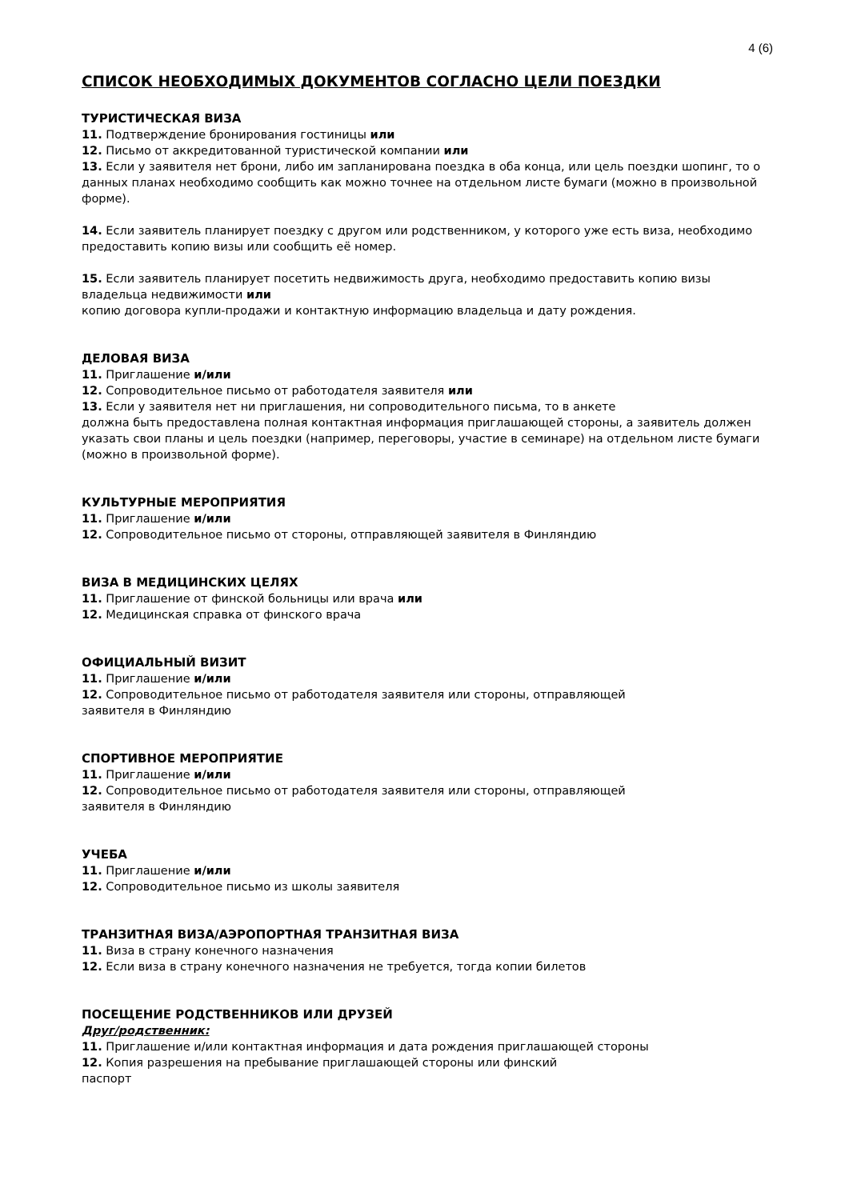4 (6)
СПИСОК НЕОБХОДИМЫХ ДОКУМЕНТОВ СОГЛАСНО ЦЕЛИ ПОЕЗДКИ
ТУРИСТИЧЕСКАЯ ВИЗА
11. Подтверждение бронирования гостиницы или
12. Письмо от аккредитованной туристической компании или
13. Если у заявителя нет брони, либо им запланирована поездка в оба конца, или цель поездки шопинг, то о данных планах необходимо сообщить как можно точнее на отдельном листе бумаги (можно в произвольной форме).
14. Если заявитель планирует поездку с другом или родственником, у которого уже есть виза, необходимо предоставить копию визы или сообщить её номер.
15. Если заявитель планирует посетить недвижимость друга, необходимо предоставить копию визы владельца недвижимости или
копию договора купли-продажи и контактную информацию владельца и дату рождения.
ДЕЛОВАЯ ВИЗА
11. Приглашение и/или
12. Сопроводительное письмо от работодателя заявителя или
13. Если у заявителя нет ни приглашения, ни сопроводительного письма, то в анкете
должна быть предоставлена полная контактная информация приглашающей стороны, а заявитель должен указать свои планы и цель поездки (например, переговоры, участие в семинаре) на отдельном листе бумаги (можно в произвольной форме).
КУЛЬТУРНЫЕ МЕРОПРИЯТИЯ
11. Приглашение и/или
12. Сопроводительное письмо от стороны, отправляющей заявителя в Финляндию
ВИЗА В МЕДИЦИНСКИХ ЦЕЛЯХ
11. Приглашение от финской больницы или врача или
12. Медицинская справка от финского врача
ОФИЦИАЛЬНЫЙ ВИЗИТ
11. Приглашение и/или
12. Сопроводительное письмо от работодателя заявителя или стороны, отправляющей
заявителя в Финляндию
СПОРТИВНОЕ МЕРОПРИЯТИЕ
11. Приглашение и/или
12. Сопроводительное письмо от работодателя заявителя или стороны, отправляющей
заявителя в Финляндию
УЧЕБА
11. Приглашение и/или
12. Сопроводительное письмо из школы заявителя
ТРАНЗИТНАЯ ВИЗА/АЭРОПОРТНАЯ ТРАНЗИТНАЯ ВИЗА
11. Виза в страну конечного назначения
12. Если виза в страну конечного назначения не требуется, тогда копии билетов
ПОСЕЩЕНИЕ РОДСТВЕННИКОВ ИЛИ ДРУЗЕЙ
Друг/родственник:
11. Приглашение и/или контактная информация и дата рождения приглашающей стороны
12. Копия разрешения на пребывание приглашающей стороны или финский
паспорт